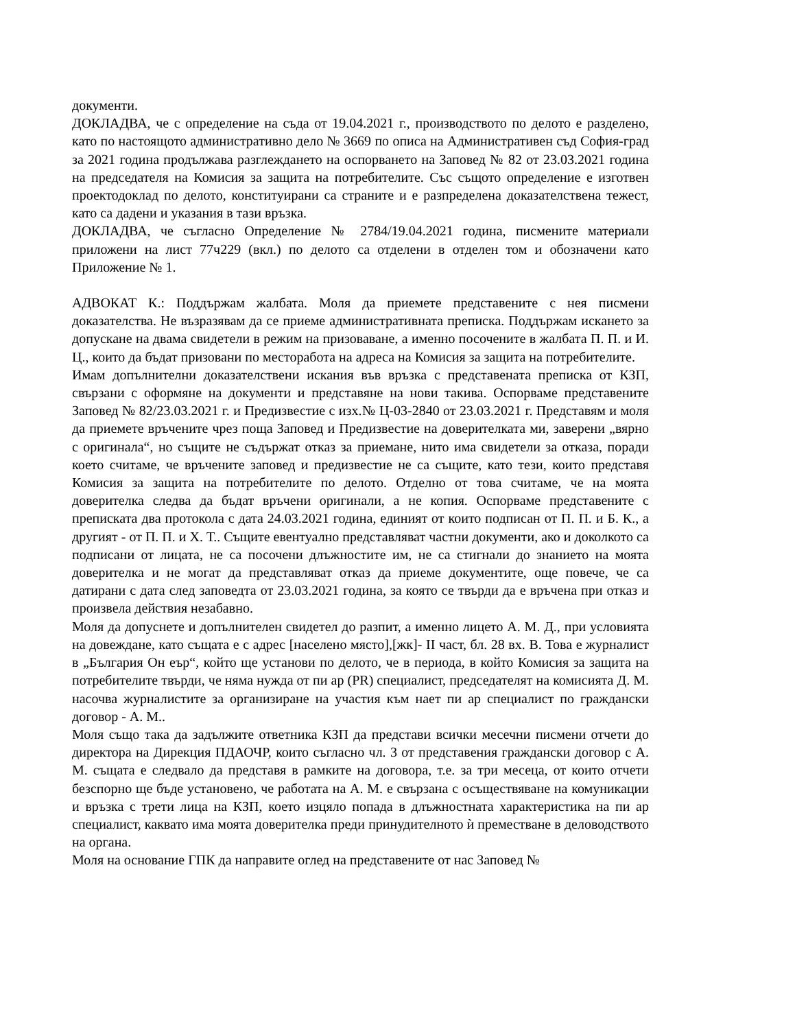документи.
ДОКЛАДВА, че с определение на съда от 19.04.2021 г., производството по делото е разделено, като по настоящото административно дело № 3669 по описа на Административен съд София-град за 2021 година продължава разглеждането на оспорването на Заповед № 82 от 23.03.2021 година на председателя на Комисия за защита на потребителите. Със същото определение е изготвен проектодоклад по делото, конституирани са страните и е разпределена доказателствена тежест, като са дадени и указания в тази връзка.
ДОКЛАДВА, че съгласно Определение № 2784/19.04.2021 година, писмените материали приложени на лист 77ч229 (вкл.) по делото са отделени в отделен том и обозначени като Приложение № 1.
АДВОКАТ К.: Поддържам жалбата. Моля да приемете представените с нея писмени доказателства. Не възразявам да се приеме административната преписка. Поддържам искането за допускане на двама свидетели в режим на призоваване, а именно посочените в жалбата П. П. и И. Ц., които да бъдат призовани по месторабота на адреса на Комисия за защита на потребителите.
Имам допълнителни доказателствени искания във връзка с представената преписка от КЗП, свързани с оформяне на документи и представяне на нови такива. Оспорваме представените Заповед № 82/23.03.2021 г. и Предизвестие с изх.№ Ц-03-2840 от 23.03.2021 г. Представям и моля да приемете връчените чрез поща Заповед и Предизвестие на доверителката ми, заверени „вярно с оригинала“, но същите не съдържат отказ за приемане, нито има свидетели за отказа, поради което считаме, че връчените заповед и предизвестие не са същите, като тези, които представя Комисия за защита на потребителите по делото. Отделно от това считаме, че на моята доверителка следва да бъдат връчени оригинали, а не копия. Оспорваме представените с преписката два протокола с дата 24.03.2021 година, единият от които подписан от П. П. и Б. К., а другият - от П. П. и Х. Т.. Същите евентуално представляват частни документи, ако и доколкото са подписани от лицата, не са посочени длъжностите им, не са стигнали до знанието на моята доверителка и не могат да представляват отказ да приеме документите, още повече, че са датирани с дата след заповедта от 23.03.2021 година, за която се твърди да е връчена при отказ и произвела действия незабавно.
Моля да допуснете и допълнителен свидетел до разпит, а именно лицето А. М. Д., при условията на довеждане, като същата е с адрес [населено място],[жк]- II част, бл. 28 вх. В. Това е журналист в „България Он еър“, който ще установи по делото, че в периода, в който Комисия за защита на потребителите твърди, че няма нужда от пи ар (PR) специалист, председателят на комисията Д. М. насочва журналистите за организиране на участия към нает пи ар специалист по граждански договор - А. М..
Моля също така да задължите ответника КЗП да представи всички месечни писмени отчети до директора на Дирекция ПДАОЧР, които съгласно чл. 3 от представения граждански договор с А. М. същата е следвало да представя в рамките на договора, т.е. за три месеца, от които отчети безспорно ще бъде установено, че работата на А. М. е свързана с осъществяване на комуникации и връзка с трети лица на КЗП, което изцяло попада в длъжностната характеристика на пи ар специалист, каквато има моята доверителка преди принудителното ѝ преместване в деловодството на органа.
Моля на основание ГПК да направите оглед на представените от нас Заповед №